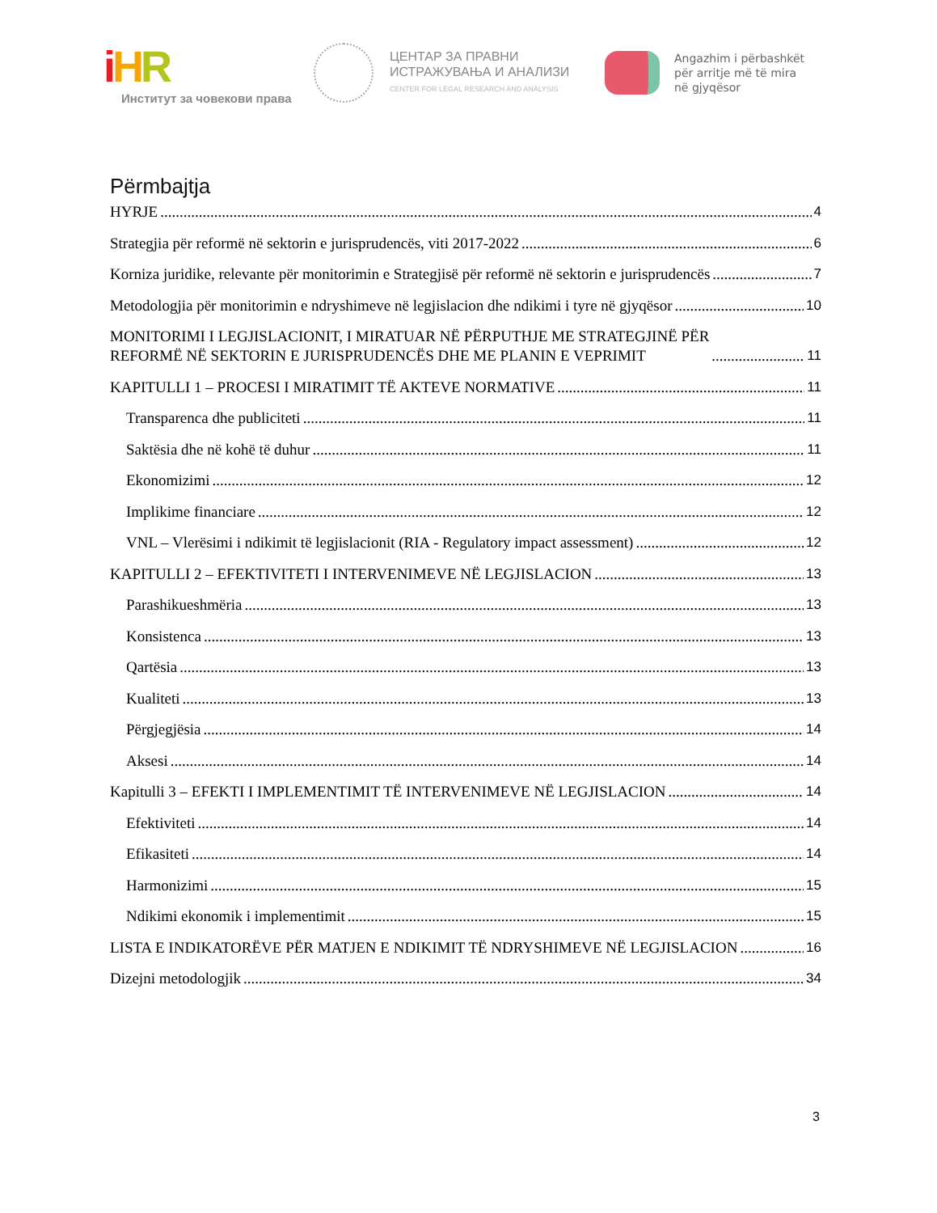iHR
Институт за човекови права
ЦЕНТАР ЗА ПРАВНИ
ИСТРАЖУВАЊА И АНАЛИЗИ
CENTER FOR LEGAL RESEARCH AND ANALYSIS
Angazhim i përbashkët
për arritje më të mira
në gjyqësor
Përmbajtja
HYRJE 4
Strategjia për reformë në sektorin e jurisprudencës, viti 2017-2022 6
Korniza juridike, relevante për monitorimin e Strategjisë për reformë në sektorin e jurisprudencës 7
Metodologjia për monitorimin e ndryshimeve në legjislacion dhe ndikimi i tyre në gjyqësor 10
MONITORIMI I LEGJISLACIONIT, I MIRATUAR NË PËRPUTHJE ME STRATEGJINË PËR
REFORMË NË SEKTORIN E JURISPRUDENCËS DHE ME PLANIN E VEPRIMIT 11
KAPITULLI 1 – PROCESI I MIRATIMIT TË AKTEVE NORMATIVE 11
Transparenca dhe publiciteti 11
Saktësia dhe në kohë të duhur 11
Ekonomizimi 12
Implikime financiare 12
VNL – Vlerësimi i ndikimit të legjislacionit (RIA - Regulatory impact assessment) 12
KAPITULLI 2 – EFEKTIVITETI I INTERVENIMEVE NË LEGJISLACION 13
Parashikueshmëria 13
Konsistenca 13
Qartësia 13
Kualiteti 13
Përgjegjësia 14
Aksesi 14
Kapitulli 3 – EFEKTI I IMPLEMENTIMIT TË INTERVENIMEVE NË LEGJISLACION 14
Efektiviteti 14
Efikasiteti 14
Harmonizimi 15
Ndikimi ekonomik i implementimit 15
LISTA E INDIKATORËVE PËR MATJEN E NDIKIMIT TË NDRYSHIMEVE NË LEGJISLACION 16
Dizejni metodologjik 34
3